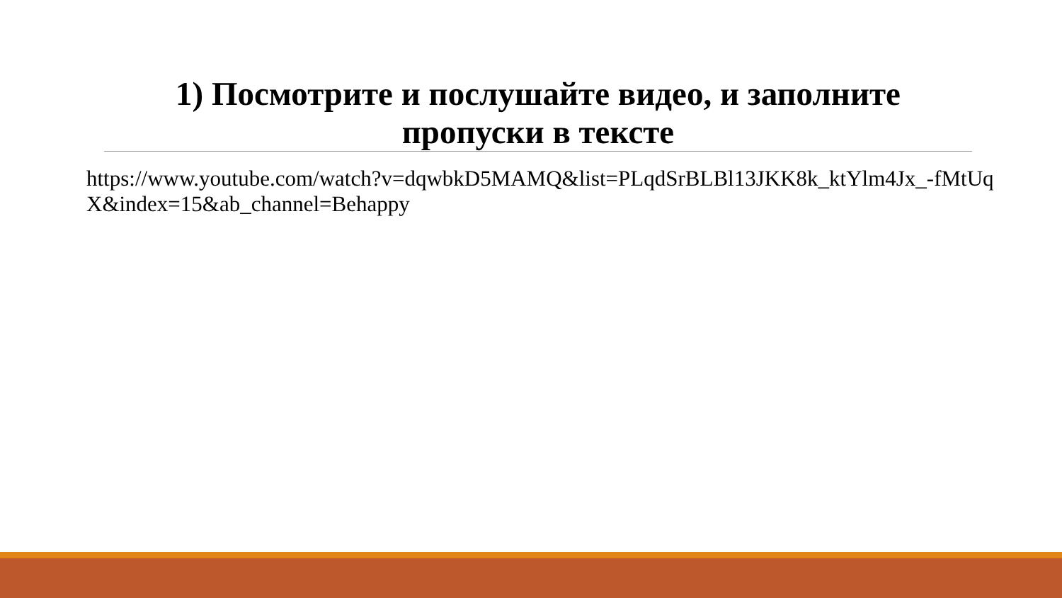1) Посмотрите и послушайте видео, и заполните пропуски в тексте
https://www.youtube.com/watch?v=dqwbkD5MAMQ&list=PLqdSrBLBl13JKK8k_ktYlm4Jx_-fMtUqX&index=15&ab_channel=Behappy